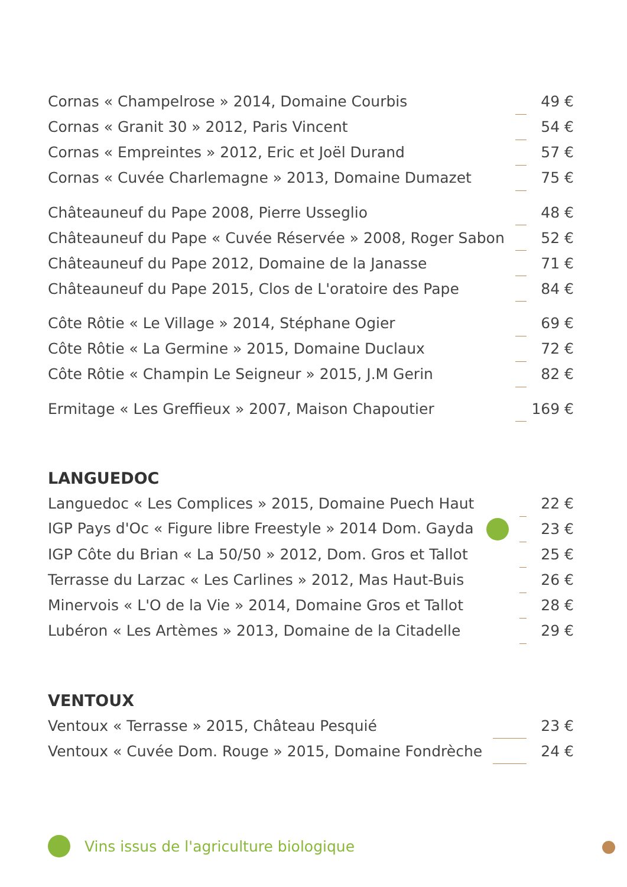| Cornas « Champelrose » 2014, Domaine Courbis | | 49 € |
| Cornas « Granit 30 » 2012, Paris Vincent | | 54 € |
| Cornas « Empreintes » 2012, Eric et Joël Durand | | 57 € |
| Cornas « Cuvée Charlemagne » 2013, Domaine Dumazet | | 75 € |
| Châteauneuf du Pape 2008, Pierre Usseglio | | 48 € |
| Châteauneuf du Pape « Cuvée Réservée » 2008, Roger Sabon | | 52 € |
| Châteauneuf du Pape 2012, Domaine de la Janasse | | 71 € |
| Châteauneuf du Pape 2015, Clos de L'oratoire des Pape | | 84 € |
| Côte Rôtie « Le Village » 2014, Stéphane Ogier | | 69 € |
| Côte Rôtie « La Germine » 2015, Domaine Duclaux | | 72 € |
| Côte Rôtie « Champin Le Seigneur » 2015, J.M Gerin | | 82 € |
| Ermitage « Les Greffieux » 2007, Maison Chapoutier | | 169 € |
LANGUEDOC
| Languedoc « Les Complices » 2015, Domaine Puech Haut | | 22 € |
| IGP Pays d'Oc « Figure libre Freestyle » 2014 Dom. Gayda | | 23 € |
| IGP Côte du Brian « La 50/50 » 2012, Dom. Gros et Tallot | | 25 € |
| Terrasse du Larzac « Les Carlines » 2012, Mas Haut-Buis | | 26 € |
| Minervois « L'O de la Vie » 2014, Domaine Gros et Tallot | | 28 € |
| Lubéron « Les Artèmes » 2013, Domaine de la Citadelle | | 29 € |
VENTOUX
| Ventoux « Terrasse » 2015, Château Pesquié | | 23 € |
| Ventoux « Cuvée Dom. Rouge » 2015, Domaine Fondrèche | | 24 € |
Vins issus de l'agriculture biologique